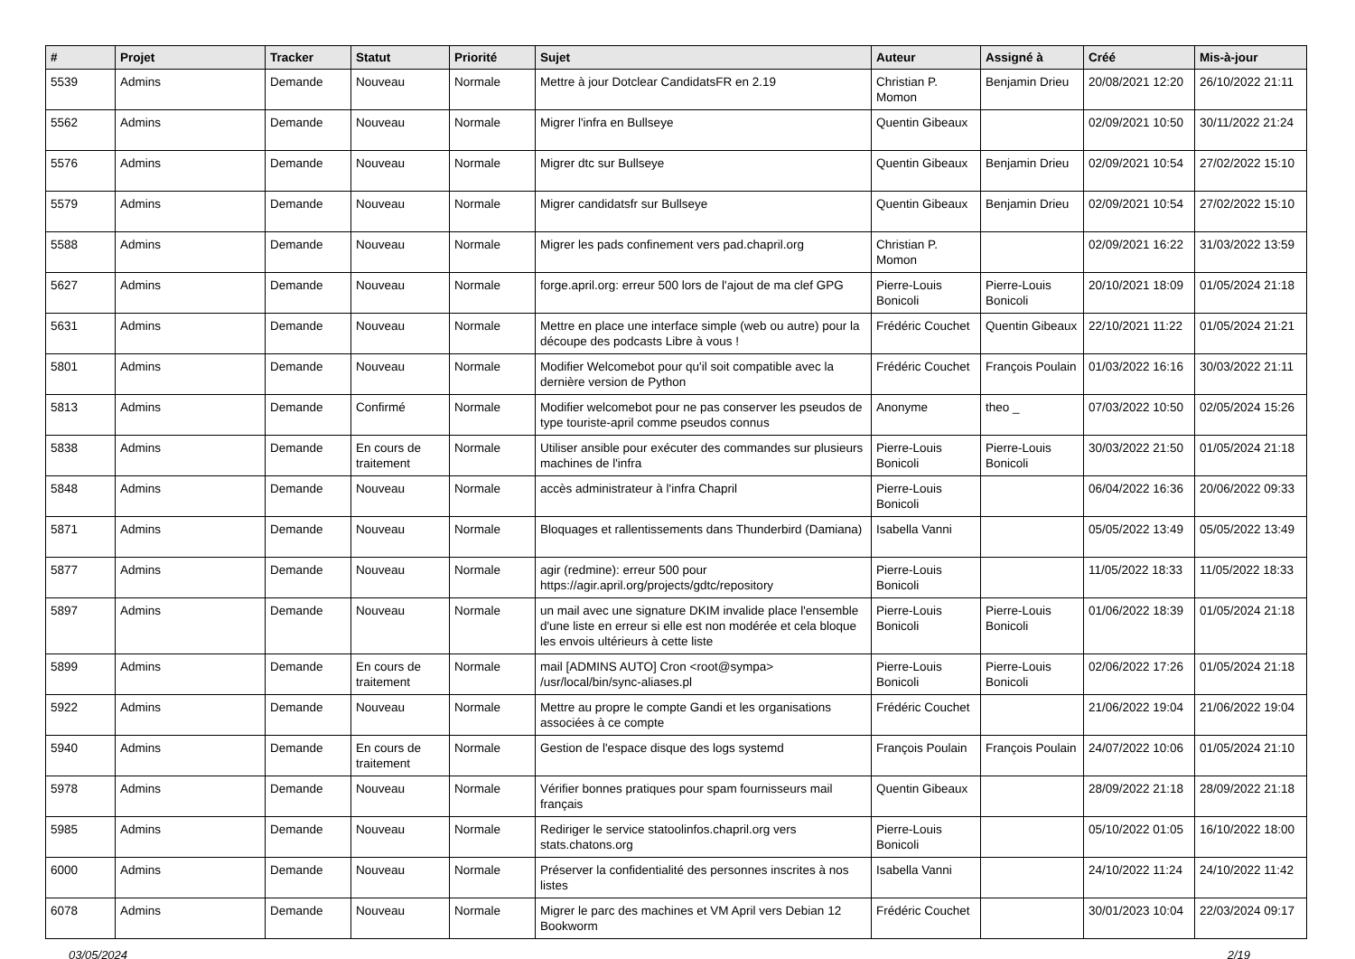| # | Projet | Tracker | Statut | Priorité | Sujet | Auteur | Assigné à | Créé | Mis-à-jour |
| --- | --- | --- | --- | --- | --- | --- | --- | --- | --- |
| 5539 | Admins | Demande | Nouveau | Normale | Mettre à jour Dotclear CandidatsFR en 2.19 | Christian P. Momon | Benjamin Drieu | 20/08/2021 12:20 | 26/10/2022 21:11 |
| 5562 | Admins | Demande | Nouveau | Normale | Migrer l'infra en Bullseye | Quentin Gibeaux | | 02/09/2021 10:50 | 30/11/2022 21:24 |
| 5576 | Admins | Demande | Nouveau | Normale | Migrer dtc sur Bullseye | Quentin Gibeaux | Benjamin Drieu | 02/09/2021 10:54 | 27/02/2022 15:10 |
| 5579 | Admins | Demande | Nouveau | Normale | Migrer candidatsfr sur Bullseye | Quentin Gibeaux | Benjamin Drieu | 02/09/2021 10:54 | 27/02/2022 15:10 |
| 5588 | Admins | Demande | Nouveau | Normale | Migrer les pads confinement vers pad.chapril.org | Christian P. Momon | | 02/09/2021 16:22 | 31/03/2022 13:59 |
| 5627 | Admins | Demande | Nouveau | Normale | forge.april.org: erreur 500 lors de l'ajout de ma clef GPG | Pierre-Louis Bonicoli | Pierre-Louis Bonicoli | 20/10/2021 18:09 | 01/05/2024 21:18 |
| 5631 | Admins | Demande | Nouveau | Normale | Mettre en place une interface simple (web ou autre) pour la découpe des podcasts Libre à vous ! | Frédéric Couchet | Quentin Gibeaux | 22/10/2021 11:22 | 01/05/2024 21:21 |
| 5801 | Admins | Demande | Nouveau | Normale | Modifier Welcomebot pour qu'il soit compatible avec la dernière version de Python | Frédéric Couchet | François Poulain | 01/03/2022 16:16 | 30/03/2022 21:11 |
| 5813 | Admins | Demande | Confirmé | Normale | Modifier welcomebot pour ne pas conserver les pseudos de type touriste-april comme pseudos connus | Anonyme | theo _ | 07/03/2022 10:50 | 02/05/2024 15:26 |
| 5838 | Admins | Demande | En cours de traitement | Normale | Utiliser ansible pour exécuter des commandes sur plusieurs machines de l'infra | Pierre-Louis Bonicoli | Pierre-Louis Bonicoli | 30/03/2022 21:50 | 01/05/2024 21:18 |
| 5848 | Admins | Demande | Nouveau | Normale | accès administrateur à l'infra Chapril | Pierre-Louis Bonicoli | | 06/04/2022 16:36 | 20/06/2022 09:33 |
| 5871 | Admins | Demande | Nouveau | Normale | Bloquages et rallentissements dans Thunderbird (Damiana) | Isabella Vanni | | 05/05/2022 13:49 | 05/05/2022 13:49 |
| 5877 | Admins | Demande | Nouveau | Normale | agir (redmine): erreur 500 pour https://agir.april.org/projects/gdtc/repository | Pierre-Louis Bonicoli | | 11/05/2022 18:33 | 11/05/2022 18:33 |
| 5897 | Admins | Demande | Nouveau | Normale | un mail avec une signature DKIM invalide place l'ensemble d'une liste en erreur si elle est non modérée et cela bloque les envois ultérieurs à cette liste | Pierre-Louis Bonicoli | Pierre-Louis Bonicoli | 01/06/2022 18:39 | 01/05/2024 21:18 |
| 5899 | Admins | Demande | En cours de traitement | Normale | mail [ADMINS AUTO] Cron <root@sympa> /usr/local/bin/sync-aliases.pl | Pierre-Louis Bonicoli | Pierre-Louis Bonicoli | 02/06/2022 17:26 | 01/05/2024 21:18 |
| 5922 | Admins | Demande | Nouveau | Normale | Mettre au propre le compte Gandi et les organisations associées à ce compte | Frédéric Couchet | | 21/06/2022 19:04 | 21/06/2022 19:04 |
| 5940 | Admins | Demande | En cours de traitement | Normale | Gestion de l'espace disque des logs systemd | François Poulain | François Poulain | 24/07/2022 10:06 | 01/05/2024 21:10 |
| 5978 | Admins | Demande | Nouveau | Normale | Vérifier bonnes pratiques pour spam fournisseurs mail français | Quentin Gibeaux | | 28/09/2022 21:18 | 28/09/2022 21:18 |
| 5985 | Admins | Demande | Nouveau | Normale | Rediriger le service statoolinfos.chapril.org vers stats.chatons.org | Pierre-Louis Bonicoli | | 05/10/2022 01:05 | 16/10/2022 18:00 |
| 6000 | Admins | Demande | Nouveau | Normale | Préserver la confidentialité des personnes inscrites à nos listes | Isabella Vanni | | 24/10/2022 11:24 | 24/10/2022 11:42 |
| 6078 | Admins | Demande | Nouveau | Normale | Migrer le parc des machines et VM April vers Debian 12 Bookworm | Frédéric Couchet | | 30/01/2023 10:04 | 22/03/2024 09:17 |
03/05/2024 2/19